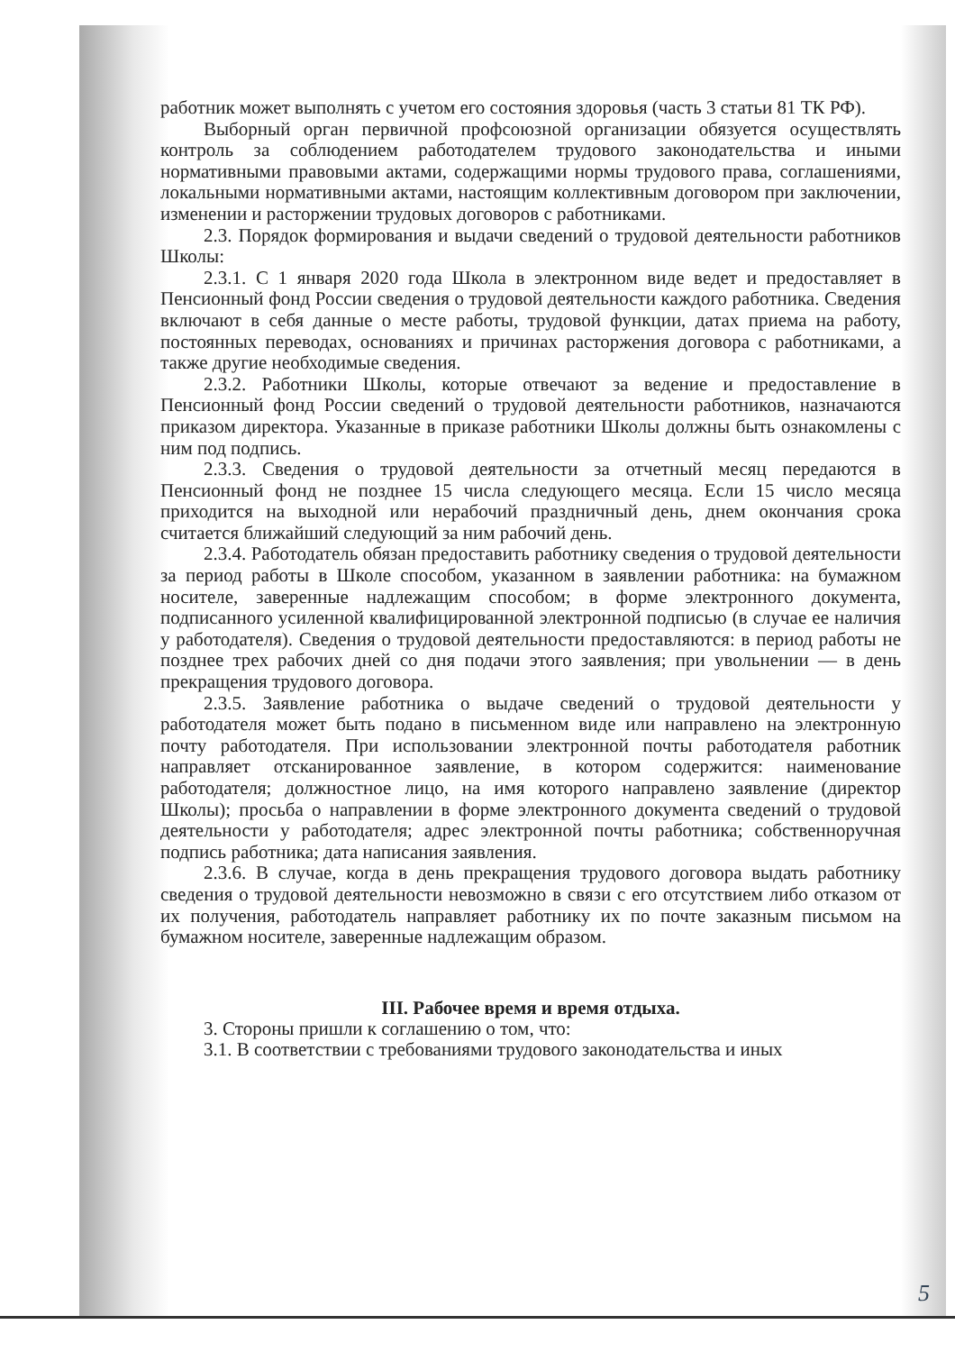работник может выполнять с учетом его состояния здоровья (часть 3 статьи 81 ТК РФ).
Выборный орган первичной профсоюзной организации обязуется осуществлять контроль за соблюдением работодателем трудового законодательства и иными нормативными правовыми актами, содержащими нормы трудового права, соглашениями, локальными нормативными актами, настоящим коллективным договором при заключении, изменении и расторжении трудовых договоров с работниками.
2.3. Порядок формирования и выдачи сведений о трудовой деятельности работников Школы:
2.3.1. С 1 января 2020 года Школа в электронном виде ведет и предоставляет в Пенсионный фонд России сведения о трудовой деятельности каждого работника. Сведения включают в себя данные о месте работы, трудовой функции, датах приема на работу, постоянных переводах, основаниях и причинах расторжения договора с работниками, а также другие необходимые сведения.
2.3.2. Работники Школы, которые отвечают за ведение и предоставление в Пенсионный фонд России сведений о трудовой деятельности работников, назначаются приказом директора. Указанные в приказе работники Школы должны быть ознакомлены с ним под подпись.
2.3.3. Сведения о трудовой деятельности за отчетный месяц передаются в Пенсионный фонд не позднее 15 числа следующего месяца. Если 15 число месяца приходится на выходной или нерабочий праздничный день, днем окончания срока считается ближайший следующий за ним рабочий день.
2.3.4. Работодатель обязан предоставить работнику сведения о трудовой деятельности за период работы в Школе способом, указанном в заявлении работника: на бумажном носителе, заверенные надлежащим способом; в форме электронного документа, подписанного усиленной квалифицированной электронной подписью (в случае ее наличия у работодателя). Сведения о трудовой деятельности предоставляются: в период работы не позднее трех рабочих дней со дня подачи этого заявления; при увольнении — в день прекращения трудового договора.
2.3.5. Заявление работника о выдаче сведений о трудовой деятельности у работодателя может быть подано в письменном виде или направлено на электронную почту работодателя. При использовании электронной почты работодателя работник направляет отсканированное заявление, в котором содержится: наименование работодателя; должностное лицо, на имя которого направлено заявление (директор Школы); просьба о направлении в форме электронного документа сведений о трудовой деятельности у работодателя; адрес электронной почты работника; собственноручная подпись работника; дата написания заявления.
2.3.6. В случае, когда в день прекращения трудового договора выдать работнику сведения о трудовой деятельности невозможно в связи с его отсутствием либо отказом от их получения, работодатель направляет работнику их по почте заказным письмом на бумажном носителе, заверенные надлежащим образом.
III. Рабочее время и время отдыха.
3. Стороны пришли к соглашению о том, что:
3.1. В соответствии с требованиями трудового законодательства и иных
5